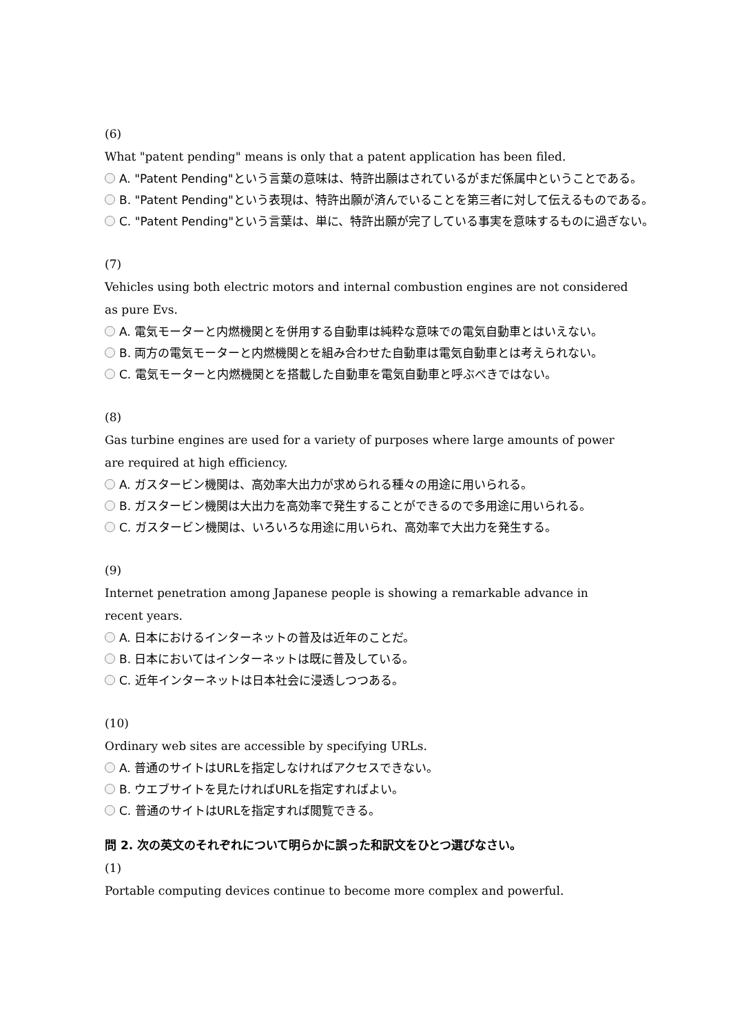(6)
What "patent pending" means is only that a patent application has been filed.
A. "Patent Pending"という言葉の意味は、特許出願はされているがまだ係属中ということである。
B. "Patent Pending"という表現は、特許出願が済んでいることを第三者に対して伝えるものである。
C. "Patent Pending"という言葉は、単に、特許出願が完了している事実を意味するものに過ぎない。
(7)
Vehicles using both electric motors and internal combustion engines are not considered as pure Evs.
A. 電気モーターと内燃機関とを併用する自動車は純粋な意味での電気自動車とはいえない。
B. 両方の電気モーターと内燃機関とを組み合わせた自動車は電気自動車とは考えられない。
C. 電気モーターと内燃機関とを搭載した自動車を電気自動車と呼ぶべきではない。
(8)
Gas turbine engines are used for a variety of purposes where large amounts of power are required at high efficiency.
A. ガスタービン機関は、高効率大出力が求められる種々の用途に用いられる。
B. ガスタービン機関は大出力を高効率で発生することができるので多用途に用いられる。
C. ガスタービン機関は、いろいろな用途に用いられ、高効率で大出力を発生する。
(9)
Internet penetration among Japanese people is showing a remarkable advance in recent years.
A. 日本におけるインターネットの普及は近年のことだ。
B. 日本においてはインターネットは既に普及している。
C. 近年インターネットは日本社会に浸透しつつある。
(10)
Ordinary web sites are accessible by specifying URLs.
A. 普通のサイトはURLを指定しなければアクセスできない。
B. ウエブサイトを見たければURLを指定すればよい。
C. 普通のサイトはURLを指定すれば閲覧できる。
問 2. 次の英文のそれぞれについて明らかに誤った和訳文をひとつ選びなさい。
(1)
Portable computing devices continue to become more complex and powerful.